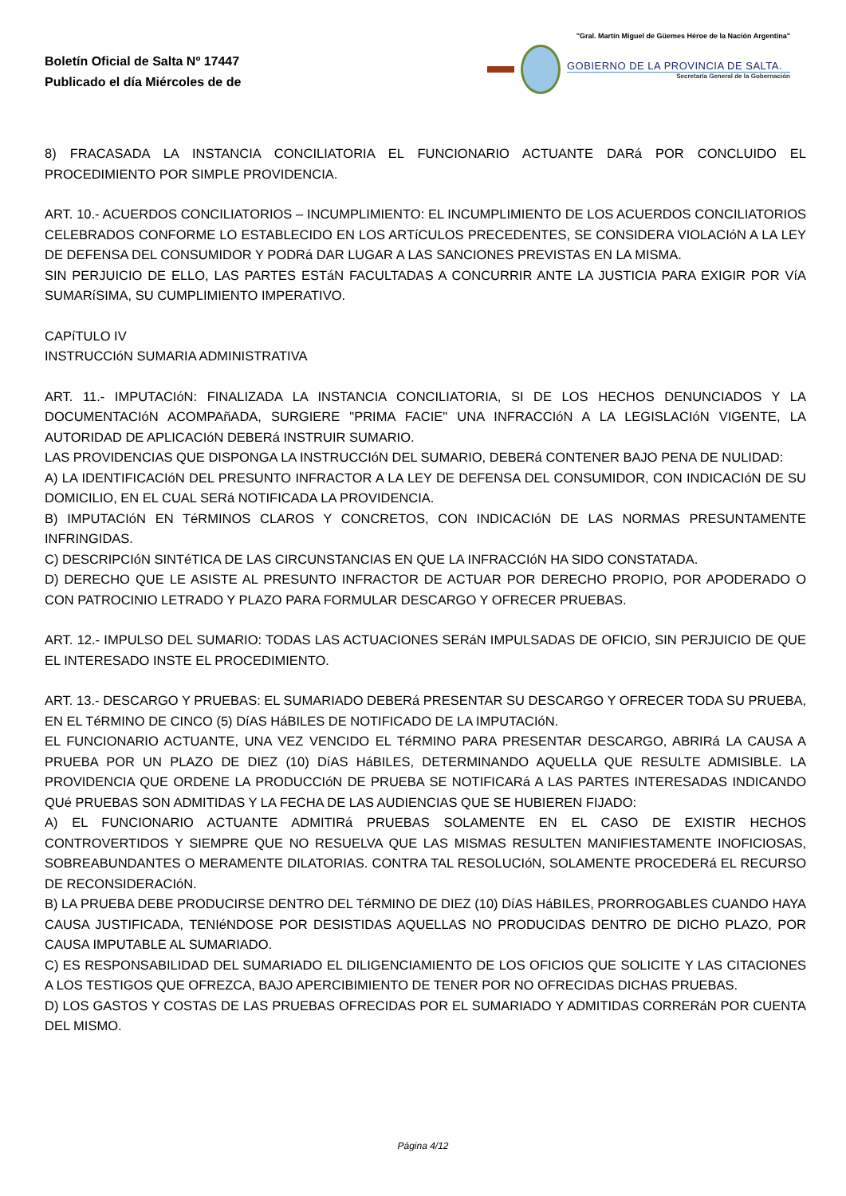Boletín Oficial de Salta Nº 17447
Publicado el día Miércoles de de
"Gral. Martín Miguel de Güemes Héroe de la Nación Argentina"
GOBIERNO DE LA PROVINCIA DE SALTA.
Secretaría General de la Gobernación
8) FRACASADA LA INSTANCIA CONCILIATORIA EL FUNCIONARIO ACTUANTE DARá POR CONCLUIDO EL PROCEDIMIENTO POR SIMPLE PROVIDENCIA.
ART. 10.- ACUERDOS CONCILIATORIOS – INCUMPLIMIENTO: EL INCUMPLIMIENTO DE LOS ACUERDOS CONCILIATORIOS CELEBRADOS CONFORME LO ESTABLECIDO EN LOS ARTíCULOS PRECEDENTES, SE CONSIDERA VIOLACIóN A LA LEY DE DEFENSA DEL CONSUMIDOR Y PODRá DAR LUGAR A LAS SANCIONES PREVISTAS EN LA MISMA.
SIN PERJUICIO DE ELLO, LAS PARTES ESTáN FACULTADAS A CONCURRIR ANTE LA JUSTICIA PARA EXIGIR POR VíA SUMARíSIMA, SU CUMPLIMIENTO IMPERATIVO.
CAPíTULO IV
INSTRUCCIóN SUMARIA ADMINISTRATIVA
ART. 11.- IMPUTACIóN: FINALIZADA LA INSTANCIA CONCILIATORIA, SI DE LOS HECHOS DENUNCIADOS Y LA DOCUMENTACIóN ACOMPAñADA, SURGIERE "PRIMA FACIE" UNA INFRACCIóN A LA LEGISLACIóN VIGENTE, LA AUTORIDAD DE APLICACIóN DEBERá INSTRUIR SUMARIO.
LAS PROVIDENCIAS QUE DISPONGA LA INSTRUCCIóN DEL SUMARIO, DEBERá CONTENER BAJO PENA DE NULIDAD:
A) LA IDENTIFICACIóN DEL PRESUNTO INFRACTOR A LA LEY DE DEFENSA DEL CONSUMIDOR, CON INDICACIóN DE SU DOMICILIO, EN EL CUAL SERá NOTIFICADA LA PROVIDENCIA.
B) IMPUTACIóN EN TéRMINOS CLAROS Y CONCRETOS, CON INDICACIóN DE LAS NORMAS PRESUNTAMENTE INFRINGIDAS.
C) DESCRIPCIóN SINTéTICA DE LAS CIRCUNSTANCIAS EN QUE LA INFRACCIóN HA SIDO CONSTATADA.
D) DERECHO QUE LE ASISTE AL PRESUNTO INFRACTOR DE ACTUAR POR DERECHO PROPIO, POR APODERADO O CON PATROCINIO LETRADO Y PLAZO PARA FORMULAR DESCARGO Y OFRECER PRUEBAS.
ART. 12.- IMPULSO DEL SUMARIO: TODAS LAS ACTUACIONES SERáN IMPULSADAS DE OFICIO, SIN PERJUICIO DE QUE EL INTERESADO INSTE EL PROCEDIMIENTO.
ART. 13.- DESCARGO Y PRUEBAS: EL SUMARIADO DEBERá PRESENTAR SU DESCARGO Y OFRECER TODA SU PRUEBA, EN EL TéRMINO DE CINCO (5) DíAS HáBILES DE NOTIFICADO DE LA IMPUTACIóN.
EL FUNCIONARIO ACTUANTE, UNA VEZ VENCIDO EL TéRMINO PARA PRESENTAR DESCARGO, ABRIRá LA CAUSA A PRUEBA POR UN PLAZO DE DIEZ (10) DíAS HáBILES, DETERMINANDO AQUELLA QUE RESULTE ADMISIBLE. LA PROVIDENCIA QUE ORDENE LA PRODUCCIóN DE PRUEBA SE NOTIFICARá A LAS PARTES INTERESADAS INDICANDO QUé PRUEBAS SON ADMITIDAS Y LA FECHA DE LAS AUDIENCIAS QUE SE HUBIEREN FIJADO:
A) EL FUNCIONARIO ACTUANTE ADMITIRá PRUEBAS SOLAMENTE EN EL CASO DE EXISTIR HECHOS CONTROVERTIDOS Y SIEMPRE QUE NO RESUELVA QUE LAS MISMAS RESULTEN MANIFIESTAMENTE INOFICIOSAS, SOBREABUNDANTES O MERAMENTE DILATORIAS. CONTRA TAL RESOLUCIóN, SOLAMENTE PROCEDERá EL RECURSO DE RECONSIDERACIóN.
B) LA PRUEBA DEBE PRODUCIRSE DENTRO DEL TéRMINO DE DIEZ (10) DíAS HáBILES, PRORROGABLES CUANDO HAYA CAUSA JUSTIFICADA, TENIéNDOSE POR DESISTIDAS AQUELLAS NO PRODUCIDAS DENTRO DE DICHO PLAZO, POR CAUSA IMPUTABLE AL SUMARIADO.
C) ES RESPONSABILIDAD DEL SUMARIADO EL DILIGENCIAMIENTO DE LOS OFICIOS QUE SOLICITE Y LAS CITACIONES A LOS TESTIGOS QUE OFREZCA, BAJO APERCIBIMIENTO DE TENER POR NO OFRECIDAS DICHAS PRUEBAS.
D) LOS GASTOS Y COSTAS DE LAS PRUEBAS OFRECIDAS POR EL SUMARIADO Y ADMITIDAS CORRERáN POR CUENTA DEL MISMO.
Página 4/12